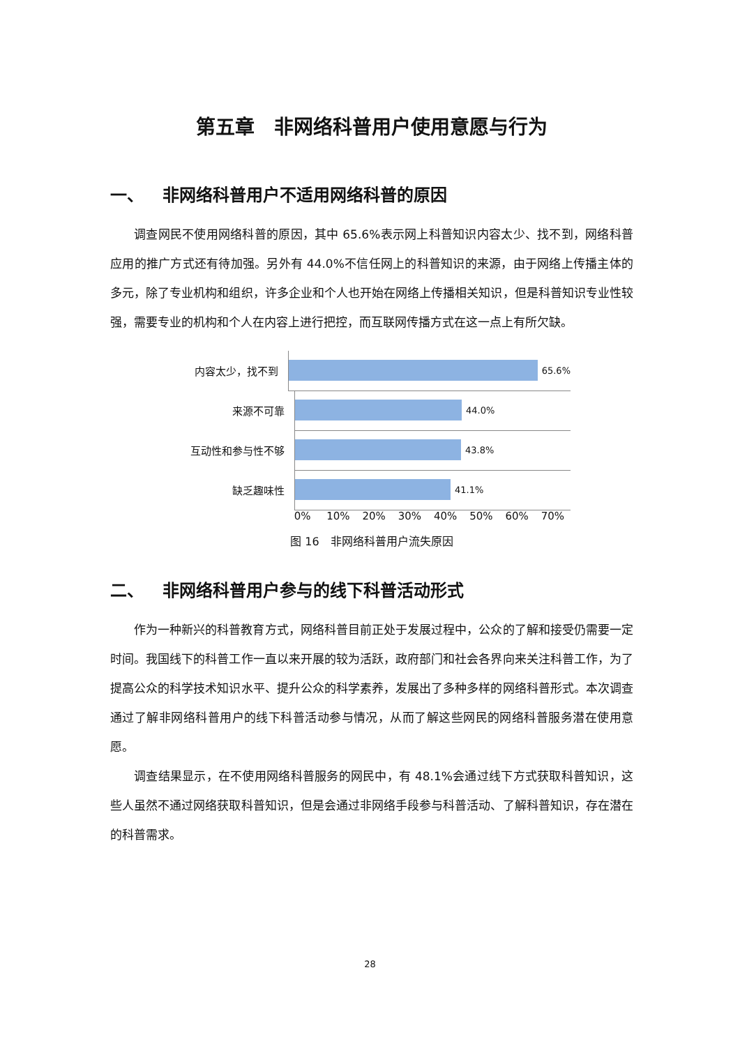第五章　非网络科普用户使用意愿与行为
一、 非网络科普用户不适用网络科普的原因
调查网民不使用网络科普的原因，其中 65.6%表示网上科普知识内容太少、找不到，网络科普应用的推广方式还有待加强。另外有 44.0%不信任网上的科普知识的来源，由于网络上传播主体的多元，除了专业机构和组织，许多企业和个人也开始在网络上传播相关知识，但是科普知识专业性较强，需要专业的机构和个人在内容上进行把控，而互联网传播方式在这一点上有所欠缺。
内容太少，找不到
65.6%
来源不可靠
44.0%
互动性和参与性不够
43.8%
缺乏趣味性
41.1%
0% 10% 20% 30% 40% 50% 60% 70%
图 16　非网络科普用户流失原因
二、 非网络科普用户参与的线下科普活动形式
作为一种新兴的科普教育方式，网络科普目前正处于发展过程中，公众的了解和接受仍需要一定时间。我国线下的科普工作一直以来开展的较为活跃，政府部门和社会各界向来关注科普工作，为了提高公众的科学技术知识水平、提升公众的科学素养，发展出了多种多样的网络科普形式。本次调查通过了解非网络科普用户的线下科普活动参与情况，从而了解这些网民的网络科普服务潜在使用意愿。
调查结果显示，在不使用网络科普服务的网民中，有 48.1%会通过线下方式获取科普知识，这些人虽然不通过网络获取科普知识，但是会通过非网络手段参与科普活动、了解科普知识，存在潜在的科普需求。
28